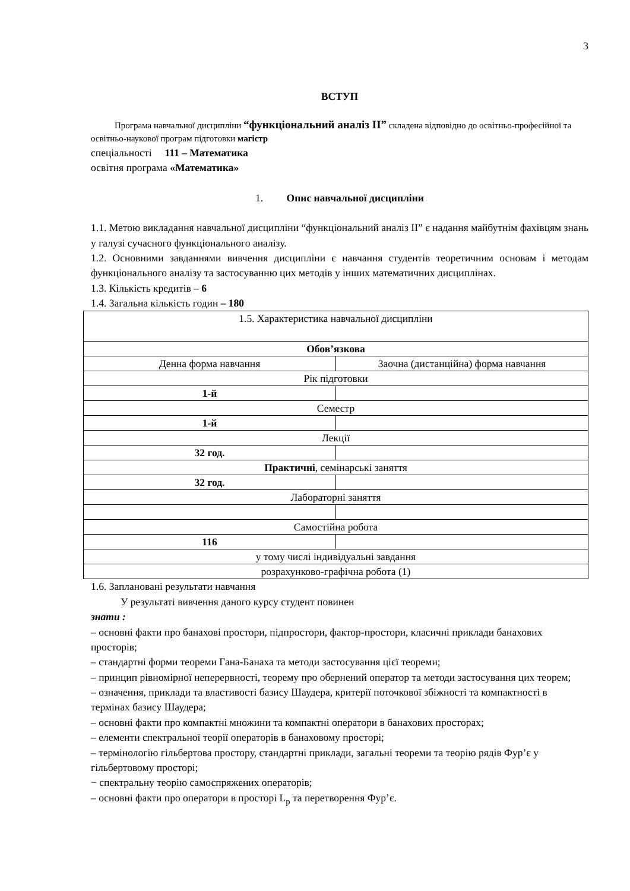3
ВСТУП
Програма навчальної дисципліни “функціональний аналіз ІІ” складена відповідно до освітньо-професійної та освітньо-наукової програм підготовки магістр
спеціальності 111 – Математика
освітня програма «Математика»
1. Опис навчальної дисципліни
1.1. Метою викладання навчальної дисципліни “функціональний аналіз ІІ” є надання майбутнім фахівцям знань у галузі сучасного функціонального аналізу.
1.2. Основними завданнями вивчення дисципліни є навчання студентів теоретичним основам і методам функціонального аналізу та застосуванню цих методів у інших математичних дисциплінах.
1.3. Кількість кредитів – 6
1.4. Загальна кількість годин – 180
| 1.5. Характеристика навчальної дисципліни | |
| Обов’язкова | |
| Денна форма навчання | Заочна (дистанційна) форма навчання |
| Рік підготовки | |
| 1-й | |
| Семестр | |
| 1-й | |
| Лекції | |
| 32 год. | |
| Практичні , семінарські заняття | |
| 32 год. | |
| Лабораторні заняття | |
| Самостійна робота | |
| 116 | |
| у тому числі індивідуальні завдання | |
| розрахунково-графічна робота (1) | |
1.6. Заплановані результати навчання
У результаті вивчення даного курсу студент повинен
знати :
– основні факти про банахові простори, підпростори, фактор-простори, класичні приклади банахових просторів;
– стандартні форми теореми Гана-Банаха та методи застосування цієї теореми;
– принцип рівномірної неперервності, теорему про обернений оператор та методи застосування цих теорем;
– означення, приклади та властивості базису Шаудера, критерії поточкової збіжності та компактності в термінах базису Шаудера;
– основні факти про компактні множини та компактні оператори в банахових просторах;
– елементи спектральної теорії операторів в банаховому просторі;
– термінологію гільбертова простору, стандартні приклади, загальні теореми та теорію рядів Фур’є у гільбертовому просторі;
− спектральну теорію самоспряжених операторів;
– основні факти про оператори в просторі L<sub>p</sub> та перетворення Фур’є.